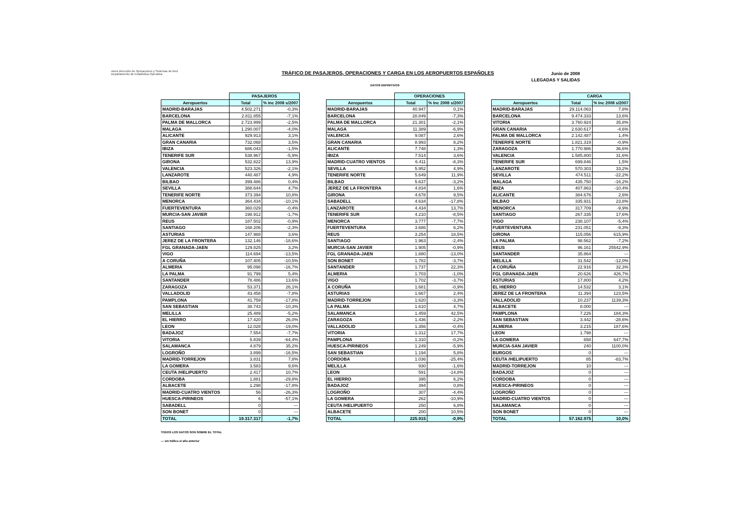Aena Dirección de Operaciones y Sistemas de Red
Departamento de Estadística Operativa
TRÁFICO DE PASAJEROS, OPERACIONES Y CARGA EN LOS AEROPUERTOS ESPAÑOLES
Junio de 2008
LLEGADAS Y SALIDAS
DATOS DEFINITIVOS
| | PASAJEROS | |
| --- | --- | --- |
| Aeropuertos | Total | % Inc 2008 s/2007 |
| MADRID-BARAJAS | 4.502.271 | -0,3% |
| BARCELONA | 2.811.855 | -7,1% |
| PALMA DE MALLORCA | 2.723.999 | -2,5% |
| MALAGA | 1.290.007 | -4,0% |
| ALICANTE | 929.913 | 3,1% |
| GRAN CANARIA | 732.068 | 3,5% |
| IBIZA | 686.043 | -1,5% |
| TENERIFE SUR | 538.967 | -5,9% |
| GIRONA | 532.822 | 13,9% |
| VALENCIA | 523.326 | -2,1% |
| LANZAROTE | 440.487 | 4,9% |
| BILBAO | 399.486 | 0,4% |
| SEVILLA | 388.644 | 4,7% |
| TENERIFE NORTE | 373.394 | 10,8% |
| MENORCA | 364.434 | -10,1% |
| FUERTEVENTURA | 360.029 | -0,4% |
| MURCIA-SAN JAVIER | 198.912 | -1,7% |
| REUS | 187.502 | -0,9% |
| SANTIAGO | 168.206 | -2,3% |
| ASTURIAS | 147.988 | 3,6% |
| JEREZ DE LA FRONTERA | 132.146 | -18,6% |
| FGL GRANADA-JAEN | 129.825 | 3,2% |
| VIGO | 114.694 | -13,5% |
| A CORUÑA | 107.405 | -10,5% |
| ALMERIA | 95.098 | -16,7% |
| LA PALMA | 91.799 | 5,4% |
| SANTANDER | 78.486 | 13,6% |
| ZARAGOZA | 53.371 | 26,1% |
| VALLADOLID | 43.458 | -7,8% |
| PAMPLONA | 41.759 | -17,8% |
| SAN SEBASTIAN | 38.743 | -10,3% |
| MELILLA | 25.489 | -5,2% |
| EL HIERRO | 17.420 | 26,0% |
| LEON | 12.028 | -19,0% |
| BADAJOZ | 7.554 | -7,7% |
| VITORIA | 5.839 | -64,4% |
| SALAMANCA | 4.879 | 35,2% |
| LOGROÑO | 3.899 | -16,5% |
| MADRID-TORREJON | 3.831 | 7,8% |
| LA GOMERA | 3.583 | 9,6% |
| CEUTA /HELIPUERTO | 2.417 | 10,7% |
| CORDOBA | 1.881 | -29,8% |
| ALBACETE | 1.298 | -17,8% |
| MADRID-CUATRO VIENTOS | 56 | -26,3% |
| HUESCA-PIRINEOS | 6 | -57,1% |
| SABADELL | 0 | --- |
| SON BONET | 0 | --- |
| TOTAL | 19.317.317 | -1,7% |
| | OPERACIONES | |
| --- | --- | --- |
| Aeropuertos | Total | % Inc 2008 s/2007 |
| MADRID-BARAJAS | 40.947 | 0,1% |
| BARCELONA | 28.849 | -7,3% |
| PALMA DE MALLORCA | 21.301 | -2,1% |
| MALAGA | 11.389 | -6,9% |
| VALENCIA | 9.087 | 2,6% |
| GRAN CANARIA | 8.993 | 8,2% |
| ALICANTE | 7.748 | 1,3% |
| IBIZA | 7.514 | 3,6% |
| MADRID-CUATRO VIENTOS | 6.411 | -8,3% |
| SEVILLA | 5.952 | 4,9% |
| TENERIFE NORTE | 5.649 | 11,9% |
| BILBAO | 5.637 | -3,2% |
| JEREZ DE LA FRONTERA | 4.834 | 1,6% |
| GIRONA | 4.678 | 9,5% |
| SABADELL | 4.634 | -17,8% |
| LANZAROTE | 4.434 | 13,7% |
| TENERIFE SUR | 4.210 | -8,5% |
| MENORCA | 3.777 | -7,7% |
| FUERTEVENTURA | 3.686 | 6,2% |
| REUS | 3.254 | 18,5% |
| SANTIAGO | 1.963 | -2,4% |
| MURCIA-SAN JAVIER | 1.905 | -0,9% |
| FGL GRANADA-JAEN | 1.880 | -13,0% |
| SON BONET | 1.782 | -3,7% |
| SANTANDER | 1.737 | 22,3% |
| ALMERIA | 1.703 | -1,0% |
| VIGO | 1.702 | -3,7% |
| A CORUÑA | 1.681 | -0,9% |
| ASTURIAS | 1.667 | 2,4% |
| MADRID-TORREJON | 1.620 | -3,3% |
| LA PALMA | 1.610 | 4,7% |
| SALAMANCA | 1.459 | 42,5% |
| ZARAGOZA | 1.436 | -2,2% |
| VALLADOLID | 1.356 | -0,4% |
| VITORIA | 1.312 | 17,7% |
| PAMPLONA | 1.310 | -0,2% |
| HUESCA-PIRINEOS | 1.249 | -5,9% |
| SAN SEBASTIAN | 1.194 | 5,8% |
| CORDOBA | 1.036 | -25,4% |
| MELILLA | 930 | -1,6% |
| LEON | 591 | -14,8% |
| EL HIERRO | 395 | 6,2% |
| BADAJOZ | 394 | 0,8% |
| LOGROÑO | 307 | -4,4% |
| LA GOMERA | 262 | -10,9% |
| CEUTA /HELIPUERTO | 250 | 6,8% |
| ALBACETE | 200 | 10,5% |
| TOTAL | 225.915 | -0,9% |
| | CARGA | |
| --- | --- | --- |
| Aeropuertos | Total | % Inc 2008 s/2007 |
| MADRID-BARAJAS | 29.114.063 | 7,8% |
| BARCELONA | 9.474.333 | 13,6% |
| VITORIA | 3.760.924 | 35,8% |
| GRAN CANARIA | 2.630.617 | -4,6% |
| PALMA DE MALLORCA | 2.142.487 | 1,4% |
| TENERIFE NORTE | 1.821.319 | -0,9% |
| ZARAGOZA | 1.770.986 | 36,6% |
| VALENCIA | 1.585.800 | 31,6% |
| TENERIFE SUR | 699.846 | 1,5% |
| LANZAROTE | 570.303 | 33,2% |
| SEVILLA | 474.511 | -22,2% |
| MALAGA | 435.750 | -16,2% |
| IBIZA | 407.863 | -10,4% |
| ALICANTE | 384.676 | 2,6% |
| BILBAO | 335.931 | 23,8% |
| MENORCA | 317.709 | -9,9% |
| SANTIAGO | 267.335 | 17,6% |
| VIGO | 238.107 | -5,4% |
| FUERTEVENTURA | 231.051 | -9,3% |
| GIRONA | 115.056 | 615,9% |
| LA PALMA | 98.562 | -7,2% |
| REUS | 96.161 | 25542,9% |
| SANTANDER | 35.864 | --- |
| MELILLA | 31.542 | -12,0% |
| A CORUÑA | 22.916 | 32,3% |
| FGL GRANADA-JAEN | 20.626 | 426,7% |
| ASTURIAS | 17.800 | 4,2% |
| EL HIERRO | 14.532 | 3,1% |
| JEREZ DE LA FRONTERA | 11.394 | 123,5% |
| VALLADOLID | 10.237 | 1139,3% |
| ALBACETE | 8.000 | --- |
| PAMPLONA | 7.226 | 184,3% |
| SAN SEBASTIAN | 3.442 | -28,6% |
| ALMERIA | 3.215 | 187,6% |
| LEON | 1.798 | --- |
| LA GOMERA | 658 | 647,7% |
| MURCIA-SAN JAVIER | 240 | 1100,0% |
| BURGOS | 0 | --- |
| CEUTA /HELIPUERTO | 85 | -83,7% |
| MADRID-TORREJON | 10 | --- |
| BADAJOZ | 0 | --- |
| CORDOBA | 0 | --- |
| HUESCA-PIRINEOS | 0 | --- |
| LOGROÑO | 0 | --- |
| MADRID-CUATRO VIENTOS | 0 | --- |
| SALAMANCA | 0 | --- |
| SON BONET | 0 | --- |
| TOTAL | 57.162.975 | 10,0% |
TODOS LOS DATOS SON SOBRE EL TOTAL
--- sin tráfico el año anterior